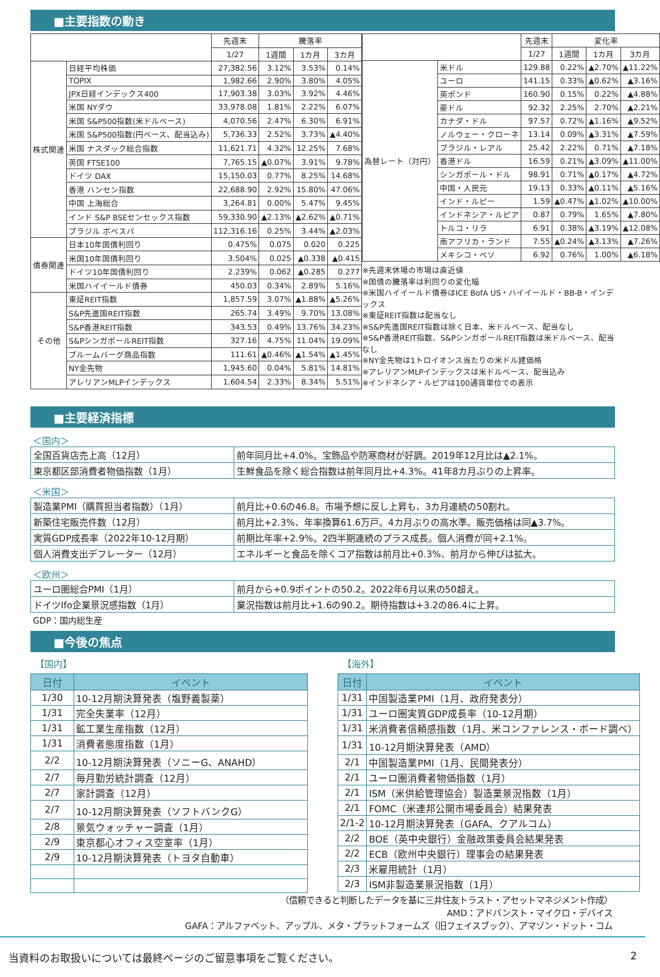■主要指数の動き
| | | 先週末 | 騰落率 | | |
| --- | --- | --- | --- | --- | --- |
| | | 1/27 | 1週間 | 1カ月 | 3カ月 |
| 株式関連 | 日経平均株価 | 27,382.56 | 3.12% | 3.53% | 0.14% |
| | TOPIX | 1,982.66 | 2.90% | 3.80% | 4.05% |
| | JPX日経インデックス400 | 17,903.38 | 3.03% | 3.92% | 4.46% |
| | 米国 NYダウ | 33,978.08 | 1.81% | 2.22% | 6.07% |
| | 米国 S&P500指数(米ドルベース) | 4,070.56 | 2.47% | 6.30% | 6.91% |
| | 米国 S&P500指数(円ベース、配当込み) | 5,736.33 | 2.52% | 3.73% | ▲4.40% |
| | 米国 ナスダック総合指数 | 11,621.71 | 4.32% | 12.25% | 7.68% |
| | 英国 FTSE100 | 7,765.15 | ▲0.07% | 3.91% | 9.78% |
| | ドイツ DAX | 15,150.03 | 0.77% | 8.25% | 14.68% |
| | 香港 ハンセン指数 | 22,688.90 | 2.92% | 15.80% | 47.06% |
| | 中国 上海総合 | 3,264.81 | 0.00% | 5.47% | 9.45% |
| | インド S&P BSEセンセックス指数 | 59,330.90 | ▲2.13% | ▲2.62% | ▲0.71% |
| | ブラジル ボベスパ | 112,316.16 | 0.25% | 3.44% | ▲2.03% |
| 債券関連 | 日本10年国債利回り | 0.475% | 0.075 | 0.020 | 0.225 |
| | 米国10年国債利回り | 3.504% | 0.025 | ▲0.338 | ▲0.415 |
| | ドイツ10年国債利回り | 2.239% | 0.062 | ▲0.285 | 0.277 |
| | 米国ハイイールド債券 | 450.03 | 0.34% | 2.89% | 5.16% |
| その他 | 東証REIT指数 | 1,857.59 | 3.07% | ▲1.88% | ▲5.26% |
| | S&P先進国REIT指数 | 265.74 | 3.49% | 9.70% | 13.08% |
| | S&P香港REIT指数 | 343.53 | 0.49% | 13.76% | 34.23% |
| | S&PシンガポールREIT指数 | 327.16 | 4.75% | 11.04% | 19.09% |
| | ブルームバーグ商品指数 | 111.61 | ▲0.46% | ▲1.54% | ▲1.45% |
| | NY金先物 | 1,945.60 | 0.04% | 5.81% | 14.81% |
| | アレリアンMLPインデックス | 1,604.54 | 2.33% | 8.34% | 5.51% |
| | | 先週末 | 変化率 | | |
| --- | --- | --- | --- | --- | --- |
| | | 1/27 | 1週間 | 1カ月 | 3カ月 |
| 為替レート（対円） | 米ドル | 129.88 | 0.22% | ▲2.70% | ▲11.22% |
| | ユーロ | 141.15 | 0.33% | ▲0.62% | ▲3.16% |
| | 英ポンド | 160.90 | 0.15% | 0.22% | ▲4.88% |
| | 豪ドル | 92.32 | 2.25% | 2.70% | ▲2.21% |
| | カナダ・ドル | 97.57 | 0.72% | ▲1.16% | ▲9.52% |
| | ノルウェー・クローネ | 13.14 | 0.09% | ▲3.31% | ▲7.59% |
| | ブラジル・レアル | 25.42 | 2.22% | 0.71% | ▲7.18% |
| | 香港ドル | 16.59 | 0.21% | ▲3.09% | ▲11.00% |
| | シンガポール・ドル | 98.91 | 0.71% | ▲0.17% | ▲4.72% |
| | 中国・人民元 | 19.13 | 0.33% | ▲0.11% | ▲5.16% |
| | インド・ルピー | 1.59 | ▲0.47% | ▲1.02% | ▲10.00% |
| | インドネシア・ルピア | 0.87 | 0.79% | 1.65% | ▲7.80% |
| | トルコ・リラ | 6.91 | 0.38% | ▲3.19% | ▲12.08% |
| | 南アフリカ・ランド | 7.55 | ▲0.24% | ▲3.13% | ▲7.26% |
| | メキシコ・ペソ | 6.92 | 0.76% | 1.00% | ▲6.18% |
※先週末休場の市場は直近値
※国債の騰落率は利回りの変化幅
※米国ハイイールド債券はICE BofA US・ハイイールド・BB-B・インデックス
※東証REIT指数は配当なし
※S&P先進国REIT指数は除く日本、米ドルベース、配当なし
※S&P香港REIT指数、S&PシンガポールREIT指数は米ドルベース、配当なし
※NY金先物は1トロイオンス当たりの米ドル建価格
※アレリアンMLPインデックスは米ドルベース、配当込み
※インドネシア・ルピアは100通貨単位での表示
■主要経済指標
＜国内＞
| 全国百貨店売上高（12月） | 前年同月比+4.0%。宝飾品や防寒商材が好調。2019年12月比は▲2.1%。 |
| 東京都区部消費者物価指数（1月） | 生鮮食品を除く総合指数は前年同月比+4.3%。41年8カ月ぶりの上昇率。 |
＜米国＞
| 製造業PMI（購買担当者指数）（1月） | 前月比+0.6の46.8。市場予想に反し上昇も、3カ月連続の50割れ。 |
| 新築住宅販売件数（12月） | 前月比+2.3%、年率換算61.6万戸。4カ月ぶりの高水準。販売価格は同▲3.7%。 |
| 実質GDP成長率（2022年10-12月期） | 前期比年率+2.9%。2四半期連続のプラス成長。個人消費が同+2.1%。 |
| 個人消費支出デフレーター（12月） | エネルギーと食品を除くコア指数は前月比+0.3%、前月から伸びは拡大。 |
＜欧州＞
| ユーロ圏総合PMI（1月） | 前月から+0.9ポイントの50.2。2022年6月以来の50超え。 |
| ドイツIfo企業景況感指数（1月） | 業況指数は前月比+1.6の90.2。期待指数は+3.2の86.4に上昇。 |
GDP：国内総生産
■今後の焦点
【国内】
| 日付 | イベント |
| --- | --- |
| 1/30 | 10-12月期決算発表（塩野義製薬） |
| 1/31 | 完全失業率（12月） |
| 1/31 | 鉱工業生産指数（12月） |
| 1/31 | 消費者態度指数（1月） |
| 2/2 | 10-12月期決算発表（ソニーG、ANAHD） |
| 2/7 | 毎月勤労統計調査（12月） |
| 2/7 | 家計調査（12月） |
| 2/7 | 10-12月期決算発表（ソフトバンクG） |
| 2/8 | 景気ウォッチャー調査（1月） |
| 2/9 | 東京都心オフィス空室率（1月） |
| 2/9 | 10-12月期決算発表（トヨタ自動車） |
【海外】
| 日付 | イベント |
| --- | --- |
| 1/31 | 中国製造業PMI（1月、政府発表分） |
| 1/31 | ユーロ圏実質GDP成長率（10-12月期） |
| 1/31 | 米消費者信頼感指数（1月、米コンファレンス・ボード調べ） |
| 1/31 | 10-12月期決算発表（AMD） |
| 2/1 | 中国製造業PMI（1月、民間発表分） |
| 2/1 | ユーロ圏消費者物価指数（1月） |
| 2/1 | ISM（米供給管理協会）製造業景況指数（1月） |
| 2/1 | FOMC（米連邦公開市場委員会）結果発表 |
| 2/1-2 | 10-12月期決算発表（GAFA、クアルコム） |
| 2/2 | BOE（英中央銀行）金融政策委員会結果発表 |
| 2/2 | ECB（欧州中央銀行）理事会の結果発表 |
| 2/3 | 米雇用統計（1月） |
| 2/3 | ISM非製造業景況指数（1月） |
（信頼できると判断したデータを基に三井住友トラスト・アセットマネジメント作成）
AMD：アドバンスト・マイクロ・デバイス
GAFA：アルファベット、アップル、メタ・プラットフォームズ（旧フェイスブック）、アマゾン・ドット・コム
当資料のお取扱いについては最終ページのご留意事項をご覧ください。 2